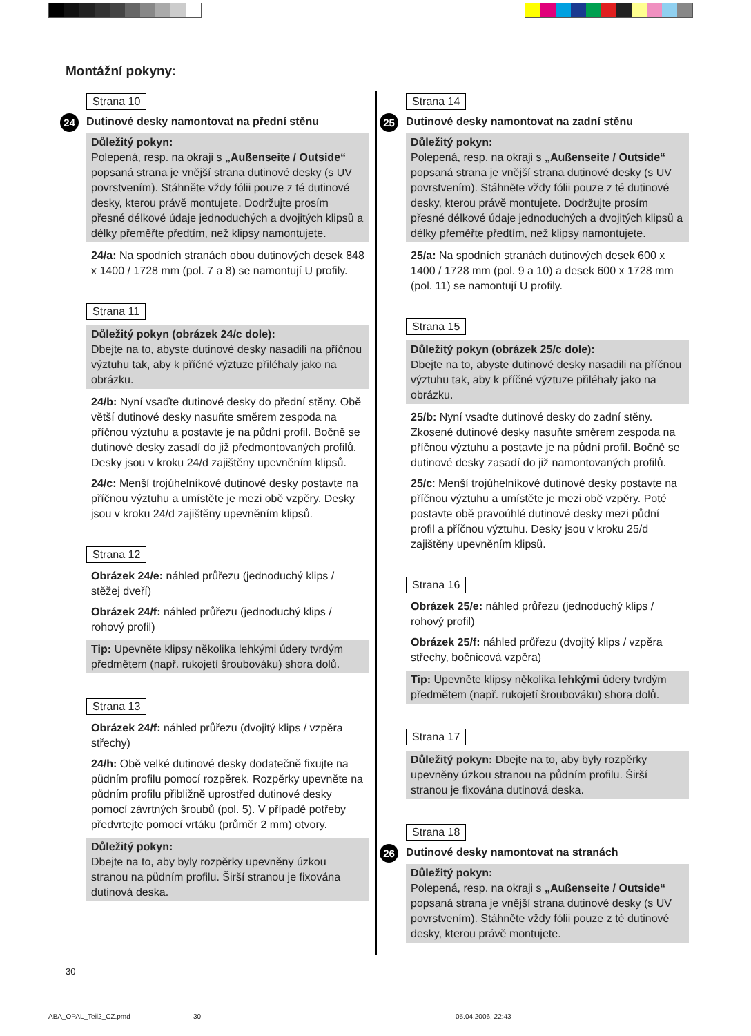Montážní pokyny:
Strana 10
24 Dutinové desky namontovat na přední stěnu
Důležitý pokyn:
Polepená, resp. na okraji s „Außenseite / Outside“ popsaná strana je vnější strana dutinové desky (s UV povrstvením). Stáhněte vždy fólii pouze z té dutinové desky, kterou právě montujete. Dodržujte prosím přesné délkové údaje jednoduchých a dvojitých klipsů a délky přeměřte předtím, než klipsy namontujete.
24/a: Na spodních stranách obou dutinových desek 848 x 1400 / 1728 mm (pol. 7 a 8) se namontují U profily.
Strana 11
Důležitý pokyn (obrázek 24/c dole):
Dbejte na to, abyste dutinové desky nasadili na příčnou výztuhu tak, aby k příčné výztuze přiléhaly jako na obrázku.
24/b: Nyní vsaďte dutinové desky do přední stěny. Obě větší dutinové desky nasuňte směrem zespoda na příčnou výztuhu a postavte je na půdní profil. Bočně se dutinové desky zasadí do již předmontovaných profilů. Desky jsou v kroku 24/d zajištěny upevněním klipsů.
24/c: Menší trojúhelníkové dutinové desky postavte na příčnou výztuhu a umístěte je mezi obě vzpěry. Desky jsou v kroku 24/d zajištěny upevněním klipsů.
Strana 12
Obrázek 24/e: náhled průřezu (jednoduchý klips / stěžej dveří)
Obrázek 24/f: náhled průřezu (jednoduchý klips / rohový profil)
Tip: Upevněte klipsy několika lehkými údery tvrdým předmětem (např. rukojetí šroubováku) shora dolů.
Strana 13
Obrázek 24/f: náhled průřezu (dvojitý klips / vzpěra střechy)
24/h: Obě velké dutinové desky dodatečně fixujte na půdním profilu pomocí rozpěrek. Rozpěrky upevněte na půdním profilu přibližně uprostřed dutinové desky pomocí závrtných šroubů (pol. 5). V případě potřeby předvrtejte pomocí vrtáku (průměr 2 mm) otvory.
Důležitý pokyn:
Dbejte na to, aby byly rozpěrky upevněny úzkou stranou na půdním profilu. Širší stranou je fixována dutinová deska.
Strana 14
25 Dutinové desky namontovat na zadní stěnu
Důležitý pokyn:
Polepená, resp. na okraji s „Außenseite / Outside“ popsaná strana je vnější strana dutinové desky (s UV povrstvením). Stáhněte vždy fólii pouze z té dutinové desky, kterou právě montujete. Dodržujte prosím přesné délkové údaje jednoduchých a dvojitých klipsů a délky přeměřte předtím, než klipsy namontujete.
25/a: Na spodních stranách dutinových desek 600 x 1400 / 1728 mm (pol. 9 a 10) a desek 600 x 1728 mm (pol. 11) se namontují U profily.
Strana 15
Důležitý pokyn (obrázek 25/c dole):
Dbejte na to, abyste dutinové desky nasadili na příčnou výztuhu tak, aby k příčné výztuze přiléhaly jako na obrázku.
25/b: Nyní vsaďte dutinové desky do zadní stěny. Zkosené dutinové desky nasuňte směrem zespoda na příčnou výztuhu a postavte je na půdní profil. Bočně se dutinové desky zasadí do již namontovaných profilů.
25/c: Menší trojúhelníkové dutinové desky postavte na příčnou výztuhu a umístěte je mezi obě vzpěry. Poté postavte obě pravoúhlé dutinové desky mezi půdní profil a příčnou výztuhu. Desky jsou v kroku 25/d zajištěny upevněním klipsů.
Strana 16
Obrázek 25/e: náhled průřezu (jednoduchý klips / rohový profil)
Obrázek 25/f: náhled průřezu (dvojitý klips / vzpěra střechy, bočnicová vzpěra)
Tip: Upevněte klipsy několika lehkými údery tvrdým předmětem (např. rukojetí šroubováku) shora dolů.
Strana 17
Důležitý pokyn: Dbejte na to, aby byly rozpěrky upevněny úzkou stranou na půdním profilu. Širší stranou je fixována dutinová deska.
Strana 18
26 Dutinové desky namontovat na stranách
Důležitý pokyn:
Polepená, resp. na okraji s „Außenseite / Outside“ popsaná strana je vnější strana dutinové desky (s UV povrstvením). Stáhněte vždy fólii pouze z té dutinové desky, kterou právě montujete.
30
ABA_OPAL_Teil2_CZ.pmd 30 05.04.2006, 22:43